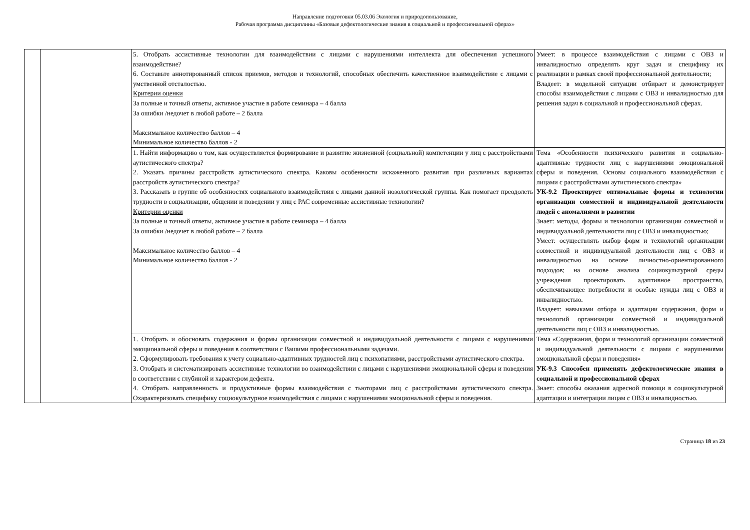Направление подготовки 05.03.06 Экология и природопользование,
Рабочая программа дисциплины «Базовые дефектологические знания в социальной и профессиональной сферах»
| | | 5. Отобрать ассистивные технологии для взаимодействии с лицами с нарушениями интеллекта для обеспечения успешного взаимодействие? 6. Составьте аннотированный список приемов, методов и технологий, способных обеспечить качественное взаимодействие с лицами с умственной отсталостью. Критерии оценки За полные и точный ответы, активное участие в работе семинара – 4 балла За ошибки /недочет в любой работе – 2 балла Максимальное количество баллов – 4 Минимальное количество баллов - 2 | Умеет: в процессе взаимодействия с лицами с ОВЗ и инвалидностью определять круг задач и специфику их реализации в рамках своей профессиональной деятельности; Владеет: в модельной ситуации отбирает и демонстрирует способы взаимодействия с лицами с ОВЗ и инвалидностью для решения задач в социальной и профессиональной сферах. |
| | | 1. Найти информацию о том, как осуществляется формирование и развитие жизненной (социальной) компетенции у лиц с расстройствами аутистического спектра? 2. Указать причины расстройств аутистического спектра. Каковы особенности искаженного развития при различных вариантах расстройств аутистического спектра? 3. Рассказать в группе об особенностях социального взаимодействия с лицами данной нозологической группы. Как помогает преодолеть трудности в социализации, общении и поведении у лиц с РАС современные ассистивные технологии? Критерии оценки За полные и точный ответы, активное участие в работе семинара – 4 балла За ошибки /недочет в любой работе – 2 балла Максимальное количество баллов – 4 Минимальное количество баллов - 2 | Тема «Особенности психического развития и социально-адаптивные трудности лиц с нарушениями эмоциональной сферы и поведения. Основы социального взаимодействия с лицами с расстройствами аутистического спектра» УК-9.2 Проектирует оптимальные формы и технологии организации совместной и индивидуальной деятельности людей с аномалиями в развитии Знает: методы, формы и технологии организации совместной и индивидуальной деятельности лиц с ОВЗ и инвалидностью; Умеет: осуществлять выбор форм и технологий организации совместной и индивидуальной деятельности лиц с ОВЗ и инвалидностью на основе личностно-ориентированного подходов; на основе анализа социокультурной среды учреждения проектировать адаптивное пространство, обеспечивающее потребности и особые нужды лиц с ОВЗ и инвалидностью. Владеет: навыками отбора и адаптации содержания, форм и технологий организации совместной и индивидуальной деятельности лиц с ОВЗ и инвалидностью. |
| | | 1. Отобрать и обосновать содержания и формы организации совместной и индивидуальной деятельности с лицами с нарушениями эмоциональной сферы и поведения в соответствии с Вашими профессиональными задачами. 2. Сформулировать требования к учету социально-адаптивных трудностей лиц с психопатиями, расстройствами аутистического спектра. 3. Отобрать и систематизировать ассистивные технологии во взаимодействии с лицами с нарушениями эмоциональной сферы и поведения в соответствии с глубиной и характером дефекта. 4. Отобрать направленность и продуктивные формы взаимодействия с тьюторами лиц с расстройствами аутистического спектра. Охарактеризовать специфику социокультурное взаимодействия с лицами с нарушениями эмоциональной сферы и поведения. | Тема «Содержания, форм и технологий организации совместной и индивидуальной деятельности с лицами с нарушениями эмоциональной сферы и поведения» УК-9.3 Способен применять дефектологические знания в социальной и профессиональной сферах Знает: способы оказания адресной помощи в социокультурной адаптации и интеграции лицам с ОВЗ и инвалидностью. |
Страница 18 из 23